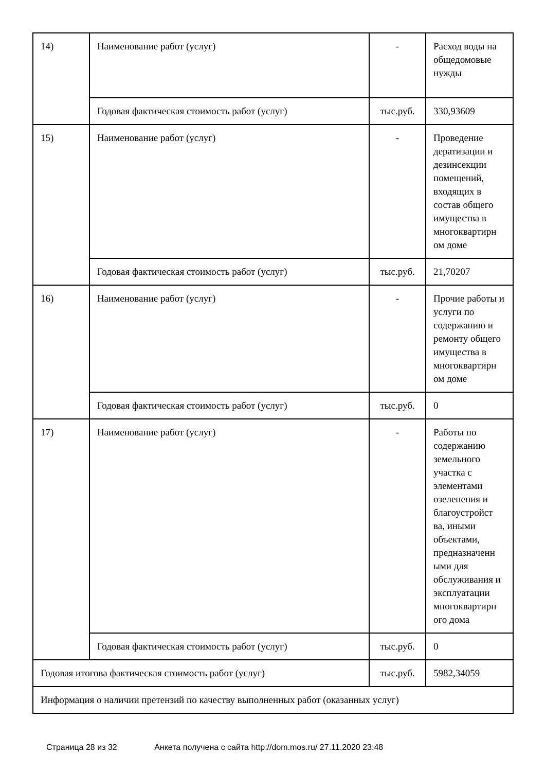| 14) | Наименование работ (услуг) | - | Расход воды на общедомовые нужды |
| | Годовая фактическая стоимость работ (услуг) | тыс.руб. | 330,93609 |
| 15) | Наименование работ (услуг) | - | Проведение дератизации и дезинсекции помещений, входящих в состав общего имущества в многоквартирн ом доме |
| | Годовая фактическая стоимость работ (услуг) | тыс.руб. | 21,70207 |
| 16) | Наименование работ (услуг) | - | Прочие работы и услуги по содержанию и ремонту общего имущества в многоквартирн ом доме |
| | Годовая фактическая стоимость работ (услуг) | тыс.руб. | 0 |
| 17) | Наименование работ (услуг) | - | Работы по содержанию земельного участка с элементами озеленения и благоустройст ва, иными объектами, предназначенн ыми для обслуживания и эксплуатации многоквартирн ого дома |
| | Годовая фактическая стоимость работ (услуг) | тыс.руб. | 0 |
| Годовая итогова фактическая стоимость работ (услуг) | | тыс.руб. | 5982,34059 |
| Информация о наличии претензий по качеству выполненных работ (оказанных услуг) | | | |
Страница 28 из 32 Анкета получена с сайта http://dom.mos.ru/ 27.11.2020 23:48